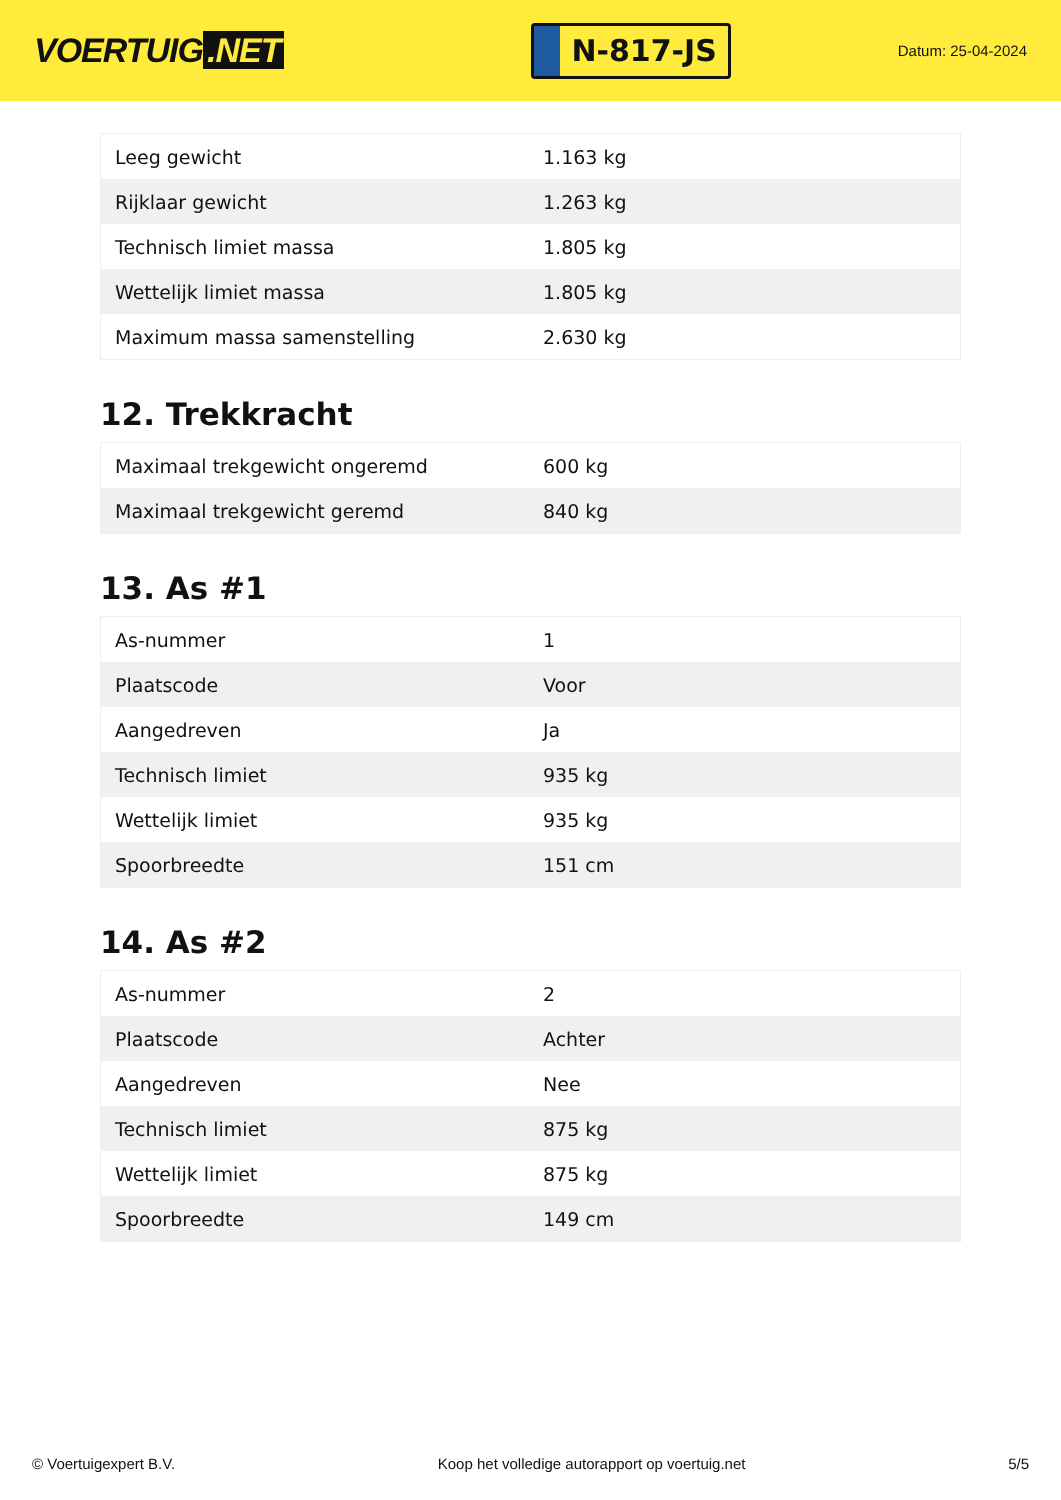VOERTUIG.NET
N-817-JS
Datum: 25-04-2024
| Leeg gewicht | 1.163 kg |
| Rijklaar gewicht | 1.263 kg |
| Technisch limiet massa | 1.805 kg |
| Wettelijk limiet massa | 1.805 kg |
| Maximum massa samenstelling | 2.630 kg |
12. Trekkracht
| Maximaal trekgewicht ongeremd | 600 kg |
| Maximaal trekgewicht geremd | 840 kg |
13. As #1
| As-nummer | 1 |
| Plaatscode | Voor |
| Aangedreven | Ja |
| Technisch limiet | 935 kg |
| Wettelijk limiet | 935 kg |
| Spoorbreedte | 151 cm |
14. As #2
| As-nummer | 2 |
| Plaatscode | Achter |
| Aangedreven | Nee |
| Technisch limiet | 875 kg |
| Wettelijk limiet | 875 kg |
| Spoorbreedte | 149 cm |
© Voertuigexpert B.V. Koop het volledige autorapport op voertuig.net 5/5